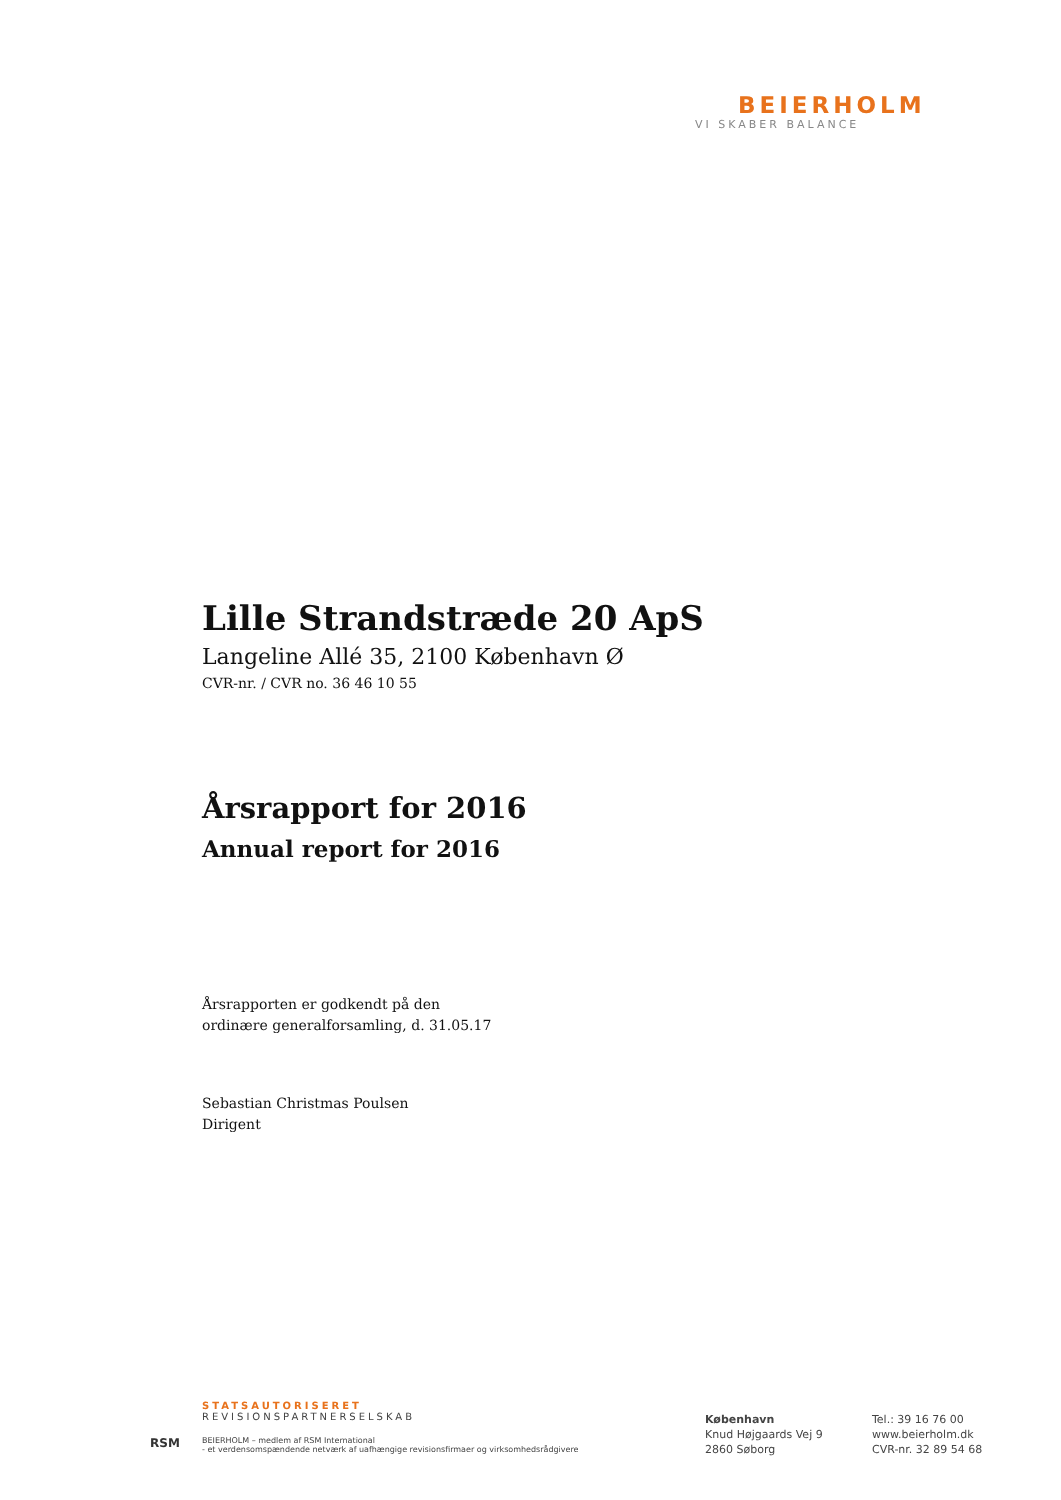BEIERHOLM
VI SKABER BALANCE
Lille Strandstræde 20 ApS
Langeline Allé 35, 2100 København Ø
CVR-nr. / CVR no. 36 46 10 55
Årsrapport for 2016
Annual report for 2016
Årsrapporten er godkendt på den
ordinære generalforsamling, d. 31.05.17
Sebastian Christmas Poulsen
Dirigent
STATSAUTORISERET
REVISIONSPARTNERSELSKAB
RSM
BEIERHOLM – medlem af RSM International
- et verdensomspændende netværk af uafhængige revisionsfirmaer og virksomhedsrådgivere
København
Knud Højgaards Vej 9
2860 Søborg
Tel.: 39 16 76 00
www.beierholm.dk
CVR-nr. 32 89 54 68